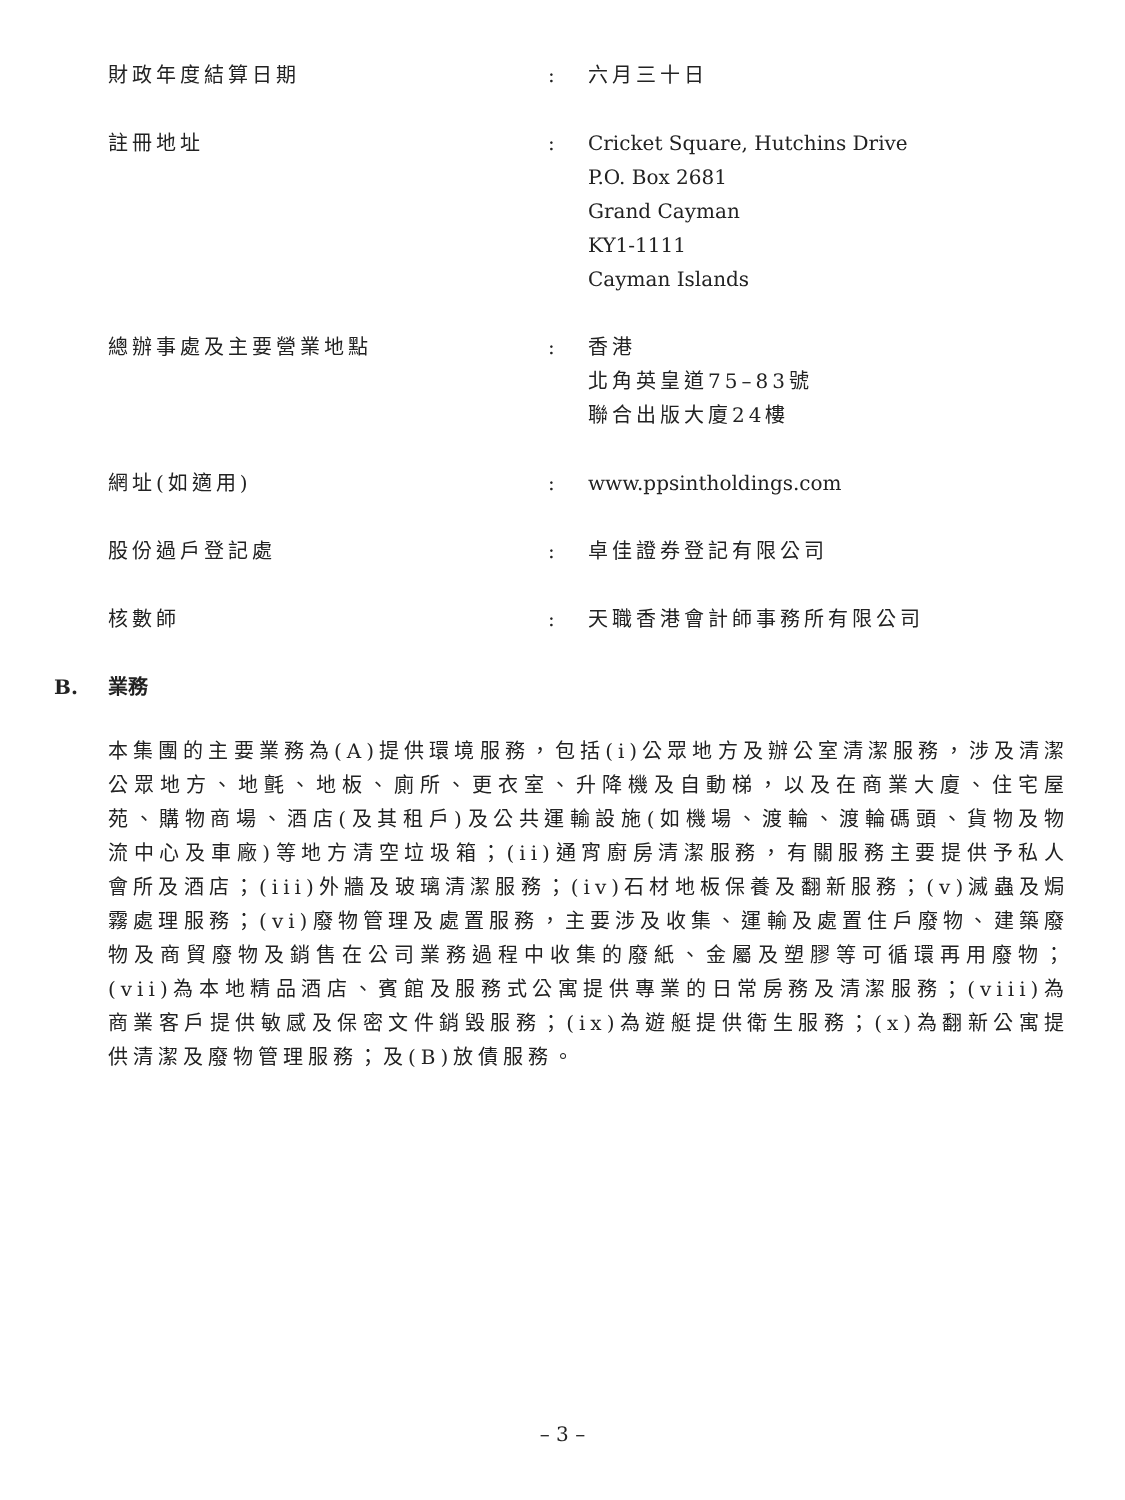| 財政年度結算日期 | : | 六月三十日 |
| 註冊地址 | : | Cricket Square, Hutchins Drive P.O. Box 2681 Grand Cayman KY1-1111 Cayman Islands |
| 總辦事處及主要營業地點 | : | 香港 北角英皇道75–83號 聯合出版大廈24樓 |
| 網址(如適用) | : | www.ppsintholdings.com |
| 股份過戶登記處 | : | 卓佳證券登記有限公司 |
| 核數師 | : | 天職香港會計師事務所有限公司 |
B. 業務
本集團的主要業務為(A)提供環境服務，包括(i)公眾地方及辦公室清潔服務，涉及清潔公眾地方、地氈、地板、廁所、更衣室、升降機及自動梯，以及在商業大廈、住宅屋苑、購物商場、酒店(及其租戶)及公共運輸設施(如機場、渡輪、渡輪碼頭、貨物及物流中心及車廠)等地方清空垃圾箱；(ii)通宵廚房清潔服務，有關服務主要提供予私人會所及酒店；(iii)外牆及玻璃清潔服務；(iv)石材地板保養及翻新服務；(v)滅蟲及焗霧處理服務；(vi)廢物管理及處置服務，主要涉及收集、運輸及處置住戶廢物、建築廢物及商貿廢物及銷售在公司業務過程中收集的廢紙、金屬及塑膠等可循環再用廢物；(vii)為本地精品酒店、賓館及服務式公寓提供專業的日常房務及清潔服務；(viii)為商業客戶提供敏感及保密文件銷毀服務；(ix)為遊艇提供衛生服務；(x)為翻新公寓提供清潔及廢物管理服務；及(B)放債服務。
– 3 –